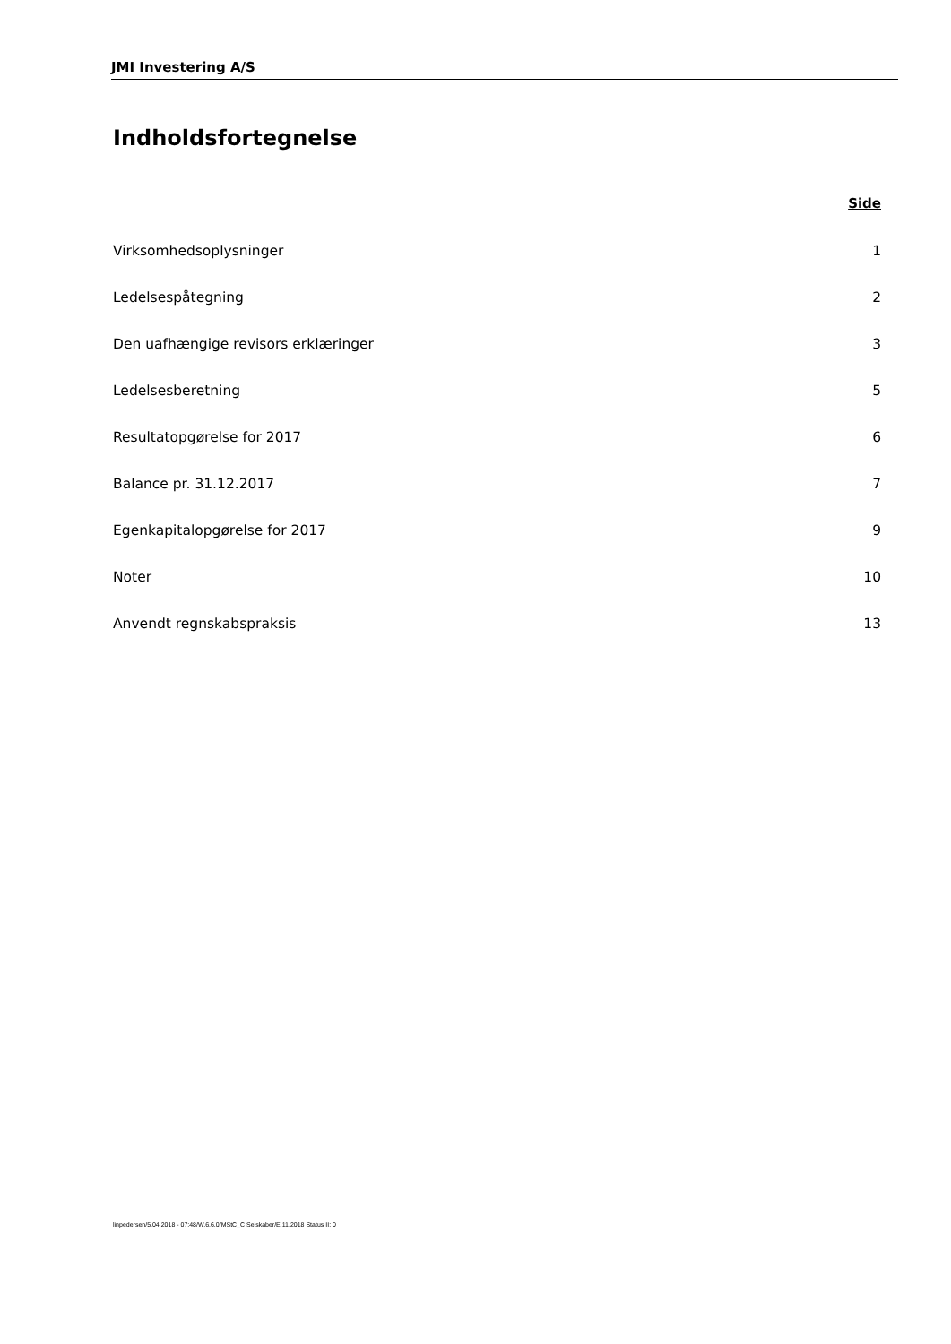JMI Investering A/S
Indholdsfortegnelse
Side
Virksomhedsoplysninger 1
Ledelsespåtegning 2
Den uafhængige revisors erklæringer 3
Ledelsesberetning 5
Resultatopgørelse for 2017 6
Balance pr. 31.12.2017 7
Egenkapitalopgørelse for 2017 9
Noter 10
Anvendt regnskabspraksis 13
linpedersen/5.04.2018 - 07:48/W.6.6.0/MStC_C Selskaber/E.11.2018 Status II: 0